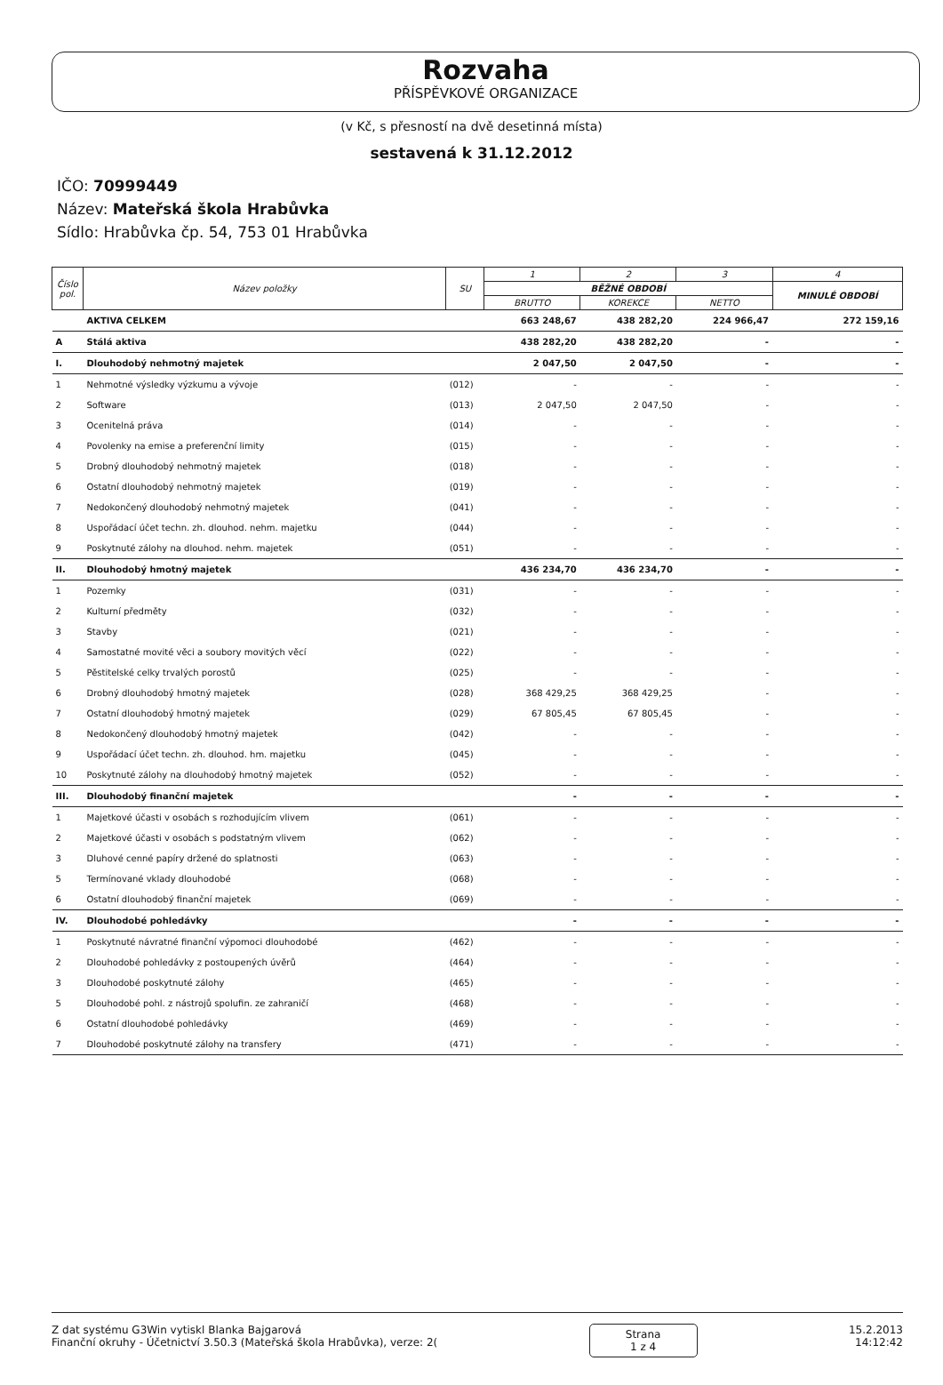Rozvaha
PŘÍSPĚVKOVÉ ORGANIZACE
(v Kč, s přesností na dvě desetinná místa)
sestavená k 31.12.2012
IČO: 70999449
Název: Mateřská škola Hrabůvka
Sídlo: Hrabůvka čp. 54, 753 01 Hrabůvka
| Číslo pol. | Název položky | SU | 1 | 2 | 3 | 4 |
| --- | --- | --- | --- | --- | --- | --- |
| | | | BĚŽNÉ OBDOBÍ | | | MINULÉ OBDOBÍ |
| | | | BRUTTO | KOREKCE | NETTO | |
| | AKTIVA CELKEM | | 663 248,67 | 438 282,20 | 224 966,47 | 272 159,16 |
| A | Stálá aktiva | | 438 282,20 | 438 282,20 | - | - |
| I. | Dlouhodobý nehmotný majetek | | 2 047,50 | 2 047,50 | - | - |
| 1 | Nehmotné výsledky výzkumu a vývoje | (012) | - | - | - | - |
| 2 | Software | (013) | 2 047,50 | 2 047,50 | - | - |
| 3 | Ocenitelná práva | (014) | - | - | - | - |
| 4 | Povolenky na emise a preferenční limity | (015) | - | - | - | - |
| 5 | Drobný dlouhodobý nehmotný majetek | (018) | - | - | - | - |
| 6 | Ostatní dlouhodobý nehmotný majetek | (019) | - | - | - | - |
| 7 | Nedokončený dlouhodobý nehmotný majetek | (041) | - | - | - | - |
| 8 | Uspořádací účet techn. zh. dlouhod. nehm. majetku | (044) | - | - | - | - |
| 9 | Poskytnuté zálohy na dlouhod. nehm. majetek | (051) | - | - | - | - |
| II. | Dlouhodobý hmotný majetek | | 436 234,70 | 436 234,70 | - | - |
| 1 | Pozemky | (031) | - | - | - | - |
| 2 | Kulturní předměty | (032) | - | - | - | - |
| 3 | Stavby | (021) | - | - | - | - |
| 4 | Samostatné movité věci a soubory movitých věcí | (022) | - | - | - | - |
| 5 | Pěstitelské celky trvalých porostů | (025) | - | - | - | - |
| 6 | Drobný dlouhodobý hmotný majetek | (028) | 368 429,25 | 368 429,25 | - | - |
| 7 | Ostatní dlouhodobý hmotný majetek | (029) | 67 805,45 | 67 805,45 | - | - |
| 8 | Nedokončený dlouhodobý hmotný majetek | (042) | - | - | - | - |
| 9 | Uspořádací účet techn. zh. dlouhod. hm. majetku | (045) | - | - | - | - |
| 10 | Poskytnuté zálohy na dlouhodobý hmotný majetek | (052) | - | - | - | - |
| III. | Dlouhodobý finanční majetek | | - | - | - | - |
| 1 | Majetkové účasti v osobách s rozhodujícím vlivem | (061) | - | - | - | - |
| 2 | Majetkové účasti v osobách s podstatným vlivem | (062) | - | - | - | - |
| 3 | Dluhové cenné papíry držené do splatnosti | (063) | - | - | - | - |
| 5 | Termínované vklady dlouhodobé | (068) | - | - | - | - |
| 6 | Ostatní dlouhodobý finanční majetek | (069) | - | - | - | - |
| IV. | Dlouhodobé pohledávky | | - | - | - | - |
| 1 | Poskytnuté návratné finanční výpomoci dlouhodobé | (462) | - | - | - | - |
| 2 | Dlouhodobé pohledávky z postoupených úvěrů | (464) | - | - | - | - |
| 3 | Dlouhodobé poskytnuté zálohy | (465) | - | - | - | - |
| 5 | Dlouhodobé pohl. z nástrojů spolufin. ze zahraničí | (468) | - | - | - | - |
| 6 | Ostatní dlouhodobé pohledávky | (469) | - | - | - | - |
| 7 | Dlouhodobé poskytnuté zálohy na transfery | (471) | - | - | - | - |
Z dat systému G3Win vytiskl Blanka Bajgarová
Finanční okruhy - Účetnictví 3.50.3 (Mateřská škola Hrabůvka), verze: 2(
Strana
1 z 4
15.2.2013
14:12:42